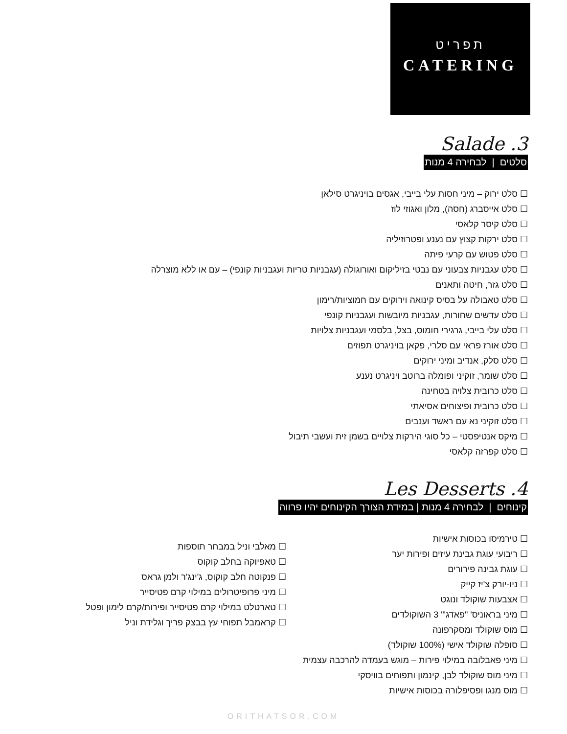תפריט
CATERING
Salade .3
סלטים | לבחירה 4 מנות
סלט ירוק – מיני חסות עלי בייבי, אגסים בויניגרט סילאן
סלט אייסברג (חסה), מלון ואגוזי לוז
סלט קיסר קלאסי
סלט ירקות קצוץ עם נענע ופטרוזיליה
סלט פטוש עם קרעי פיתה
סלט עגבניות צבעוני עם נבטי בזיליקום ואורוגולה (עגבניות טריות ועגבניות קונפי) – עם או ללא מוצרלה
סלט גזר, חיטה ותאנים
סלט טאבולה על בסיס קינואה וירוקים עם חמוציות/רימון
סלט עדשים שחורות, עגבניות מיובשות ועגבניות קונפי
סלט עלי בייבי, גרגירי חומוס, בצל, בלסמי ועגבניות צלויות
סלט אורז פראי עם סלרי, פקאן בויניגרט תפוזים
סלט סלק, אנדיב ומיני ירוקים
סלט שומר, זוקיני ופומלה ברוטב ויניגרט נענע
סלט כרובית צלויה בטחינה
סלט כרובית ופיצוחים אסיאתי
סלט זוקיני נא עם ראשד וענבים
מיקס אנטיפסטי – כל סוגי הירקות צלויים בשמן זית ועשבי תיבול
סלט קפרזה קלאסי
Les Desserts .4
קינוחים | לבחירה 4 מנות | במידת הצורך הקינוחים יהיו פרווה
טירמיסו בכוסות אישיות
ריבועי עוגת גבינת עיזים ופירות יער
עוגת גבינה פירורים
ניו-יורק צ'יז קייק
אצבעות שוקולד ונוגט
מיני בראוניס' "פאדג'" 3 השוקולדים
מוס שוקולד ומסקרפונה
סופלה שוקולד אישי (100% שוקולד)
מיני פאבלובה במילוי פירות – מוגש בעמדה להרכבה עצמית
מיני מוס שוקולד לבן, קינמון ותפוחים בוויסקי
מוס מנגו ופסיפלורה בכוסות אישיות
מאלבי וניל במבחר תוספות
טאפיוקה בחלב קוקוס
פנקוטה חלב קוקוס, ג'ינג'ר ולמן גראס
מיני פרופיטרולים במילוי קרם פטיסייר
טארטלט במילוי קרם פטיסייר ופירות/קרם לימון ופטל
קראמבל תפוחי עץ בבצק פריך וגלידת וניל
ORITHATSOR.COM